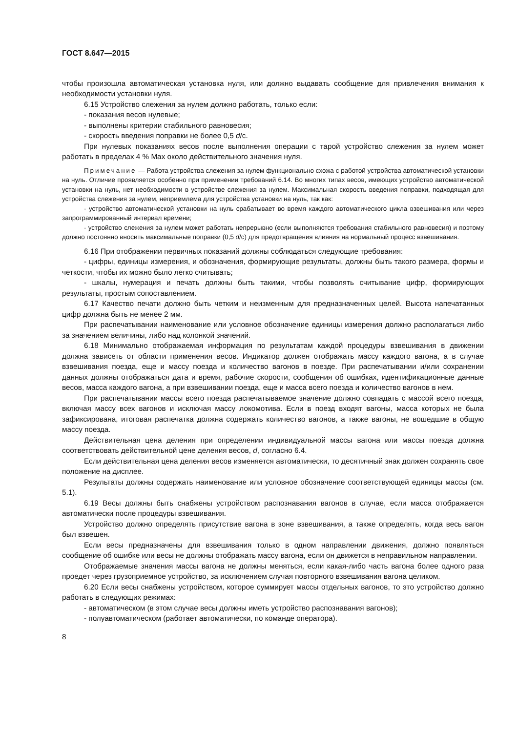ГОСТ 8.647—2015
чтобы произошла автоматическая установка нуля, или должно выдавать сообщение для привлечения внимания к необходимости установки нуля.
6.15 Устройство слежения за нулем должно работать, только если:
- показания весов нулевые;
- выполнены критерии стабильного равновесия;
- скорость введения поправки не более 0,5 d/с.
При нулевых показаниях весов после выполнения операции с тарой устройство слежения за нулем может работать в пределах 4 % Max около действительного значения нуля.
Примечание — Работа устройства слежения за нулем функционально схожа с работой устройства автоматической установки на нуль. Отличие проявляется особенно при применении требований 6.14. Во многих типах весов, имеющих устройство автоматической установки на нуль, нет необходимости в устройстве слежения за нулем. Максимальная скорость введения поправки, подходящая для устройства слежения за нулем, неприемлема для устройства установки на нуль, так как:
- устройство автоматической установки на нуль срабатывает во время каждого автоматического цикла взвешивания или через запрограммированный интервал времени;
- устройство слежения за нулем может работать непрерывно (если выполняются требования стабильного равновесия) и поэтому должно постоянно вносить максимальные поправки (0,5 d/с) для предотвращения влияния на нормальный процесс взвешивания.
6.16 При отображении первичных показаний должны соблюдаться следующие требования:
- цифры, единицы измерения, и обозначения, формирующие результаты, должны быть такого размера, формы и четкости, чтобы их можно было легко считывать;
- шкалы, нумерация и печать должны быть такими, чтобы позволять считывание цифр, формирующих результаты, простым сопоставлением.
6.17 Качество печати должно быть четким и неизменным для предназначенных целей. Высота напечатанных цифр должна быть не менее 2 мм.
При распечатывании наименование или условное обозначение единицы измерения должно располагаться либо за значением величины, либо над колонкой значений.
6.18 Минимально отображаемая информация по результатам каждой процедуры взвешивания в движении должна зависеть от области применения весов. Индикатор должен отображать массу каждого вагона, а в случае взвешивания поезда, еще и массу поезда и количество вагонов в поезде. При распечатывании и/или сохранении данных должны отображаться дата и время, рабочие скорости, сообщения об ошибках, идентификационные данные весов, масса каждого вагона, а при взвешивании поезда, еще и масса всего поезда и количество вагонов в нем.
При распечатывании массы всего поезда распечатываемое значение должно совпадать с массой всего поезда, включая массу всех вагонов и исключая массу локомотива. Если в поезд входят вагоны, масса которых не была зафиксирована, итоговая распечатка должна содержать количество вагонов, а также вагоны, не вошедшие в общую массу поезда.
Действительная цена деления при определении индивидуальной массы вагона или массы поезда должна соответствовать действительной цене деления весов, d, согласно 6.4.
Если действительная цена деления весов изменяется автоматически, то десятичный знак должен сохранять свое положение на дисплее.
Результаты должны содержать наименование или условное обозначение соответствующей единицы массы (см. 5.1).
6.19 Весы должны быть снабжены устройством распознавания вагонов в случае, если масса отображается автоматически после процедуры взвешивания.
Устройство должно определять присутствие вагона в зоне взвешивания, а также определять, когда весь вагон был взвешен.
Если весы предназначены для взвешивания только в одном направлении движения, должно появляться сообщение об ошибке или весы не должны отображать массу вагона, если он движется в неправильном направлении.
Отображаемые значения массы вагона не должны меняться, если какая-либо часть вагона более одного раза проедет через грузоприемное устройство, за исключением случая повторного взвешивания вагона целиком.
6.20 Если весы снабжены устройством, которое суммирует массы отдельных вагонов, то это устройство должно работать в следующих режимах:
- автоматическом (в этом случае весы должны иметь устройство распознавания вагонов);
- полуавтоматическом (работает автоматически, по команде оператора).
8